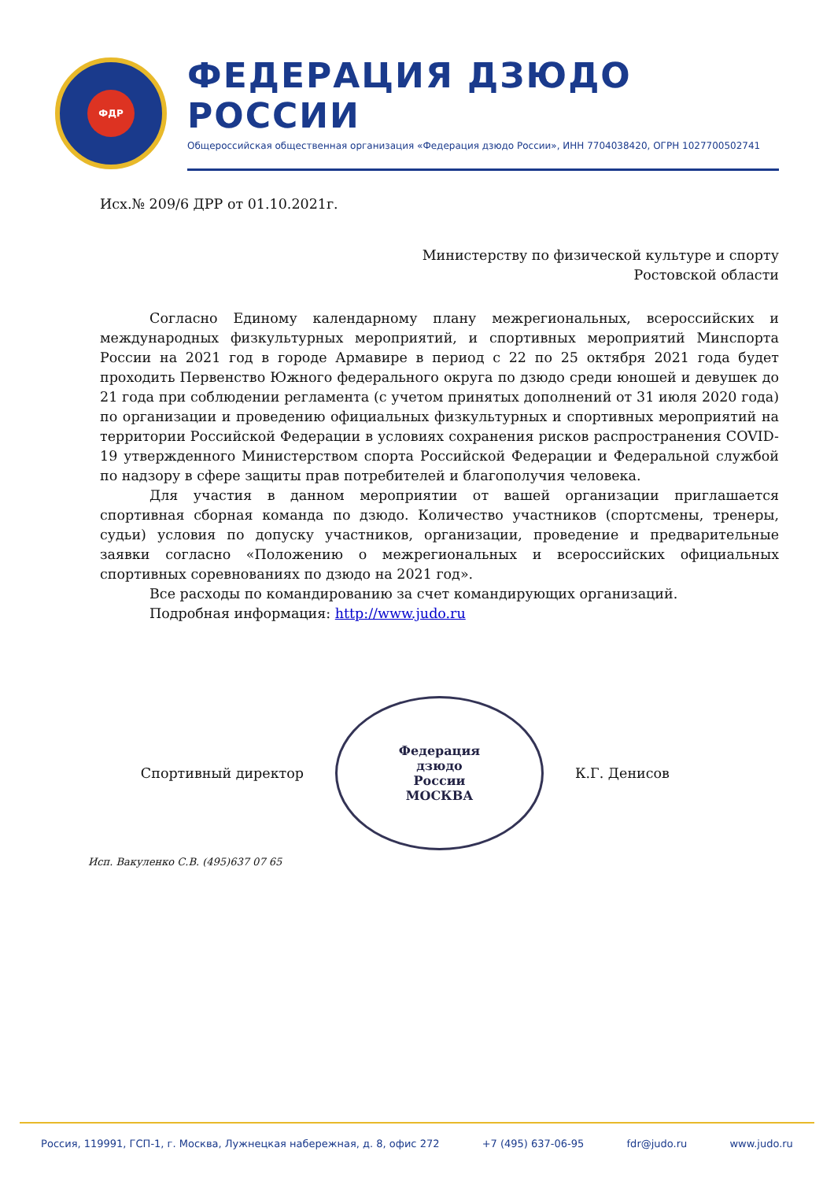ФДР
ФЕДЕРАЦИЯ ДЗЮДО РОССИИ
Общероссийская общественная организация «Федерация дзюдо России», ИНН 7704038420, ОГРН 1027700502741
Исх.№ 209/6 ДРР от 01.10.2021г.
Министерству по физической культуре и спорту
Ростовской области
Согласно Единому календарному плану межрегиональных, всероссийских и международных физкультурных мероприятий, и спортивных мероприятий Минспорта России на 2021 год в городе Армавире в период с 22 по 25 октября 2021 года будет проходить Первенство Южного федерального округа по дзюдо среди юношей и девушек до 21 года при соблюдении регламента (с учетом принятых дополнений от 31 июля 2020 года) по организации и проведению официальных физкультурных и спортивных мероприятий на территории Российской Федерации в условиях сохранения рисков распространения COVID-19 утвержденного Министерством спорта Российской Федерации и Федеральной службой по надзору в сфере защиты прав потребителей и благополучия человека.
Для участия в данном мероприятии от вашей организации приглашается спортивная сборная команда по дзюдо. Количество участников (спортсмены, тренеры, судьи) условия по допуску участников, организации, проведение и предварительные заявки согласно «Положению о межрегиональных и всероссийских официальных спортивных соревнованиях по дзюдо на 2021 год».
Все расходы по командированию за счет командирующих организаций.
Подробная информация: http://www.judo.ru
Спортивный директор
Федерация
дзюдо
России
МОСКВА
К.Г. Денисов
Исп. Вакуленко С.В. (495)637 07 65
Россия, 119991, ГСП-1, г. Москва, Лужнецкая набережная, д. 8, офис 272 +7 (495) 637-06-95 fdr@judo.ru www.judo.ru